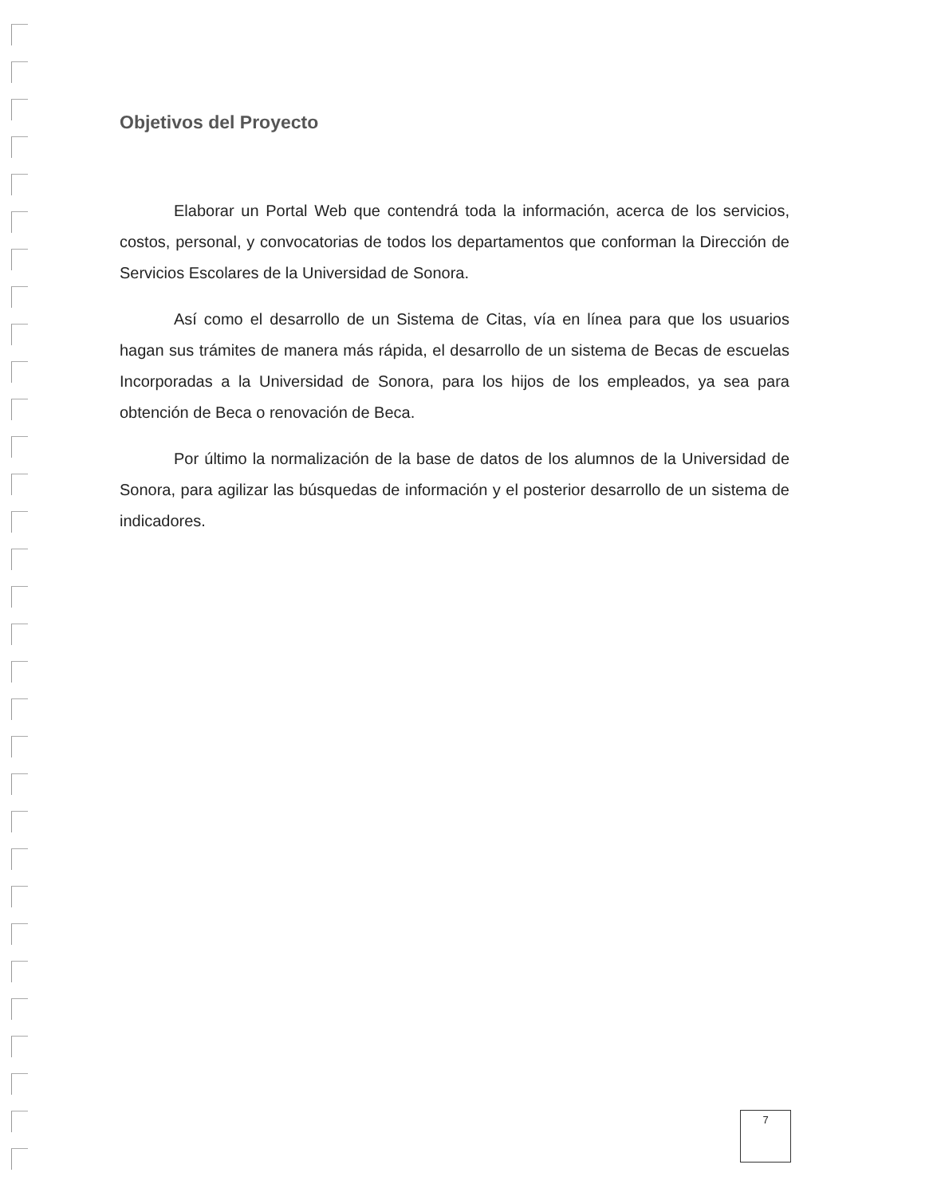Objetivos del Proyecto
Elaborar un Portal Web que contendrá toda la información, acerca de los servicios, costos, personal, y convocatorias de todos los departamentos que conforman la Dirección de Servicios Escolares de la Universidad de Sonora.
Así como el desarrollo de un Sistema de Citas, vía en línea para que los usuarios hagan sus trámites de manera más rápida, el desarrollo de un sistema de Becas de escuelas Incorporadas a la Universidad de Sonora, para los hijos de los empleados, ya sea para obtención de Beca o renovación de Beca.
Por último la normalización de la base de datos de los alumnos de la Universidad de Sonora, para agilizar las búsquedas de información y el posterior desarrollo de un sistema de indicadores.
7